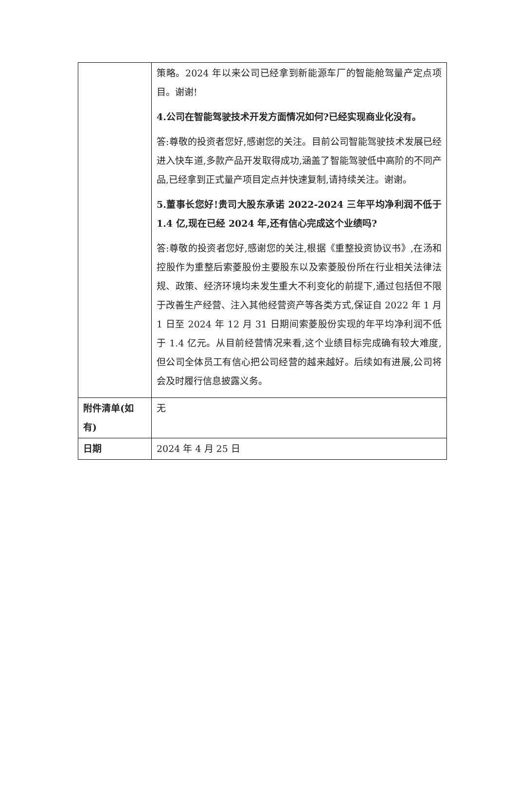| | 策略。2024 年以来公司已经拿到新能源车厂的智能舱驾量产定点项目。谢谢! 4.公司在智能驾驶技术开发方面情况如何?已经实现商业化没有。 答:尊敬的投资者您好,感谢您的关注。目前公司智能驾驶技术发展已经进入快车道,多款产品开发取得成功,涵盖了智能驾驶低中高阶的不同产品,已经拿到正式量产项目定点并快速复制,请持续关注。谢谢。 5.董事长您好!贵司大股东承诺 2022-2024 三年平均净利润不低于 1.4 亿,现在已经 2024 年,还有信心完成这个业绩吗? 答:尊敬的投资者您好,感谢您的关注,根据《重整投资协议书》,在汤和控股作为重整后索菱股份主要股东以及索菱股份所在行业相关法律法规、政策、经济环境均未发生重大不利变化的前提下,通过包括但不限于改善生产经营、注入其他经营资产等各类方式,保证自 2022 年 1 月 1 日至 2024 年 12 月 31 日期间索菱股份实现的年平均净利润不低于 1.4 亿元。从目前经营情况来看,这个业绩目标完成确有较大难度,但公司全体员工有信心把公司经营的越来越好。后续如有进展,公司将会及时履行信息披露义务。 |
| 附件清单(如有) | 无 |
| 日期 | 2024 年 4 月 25 日 |